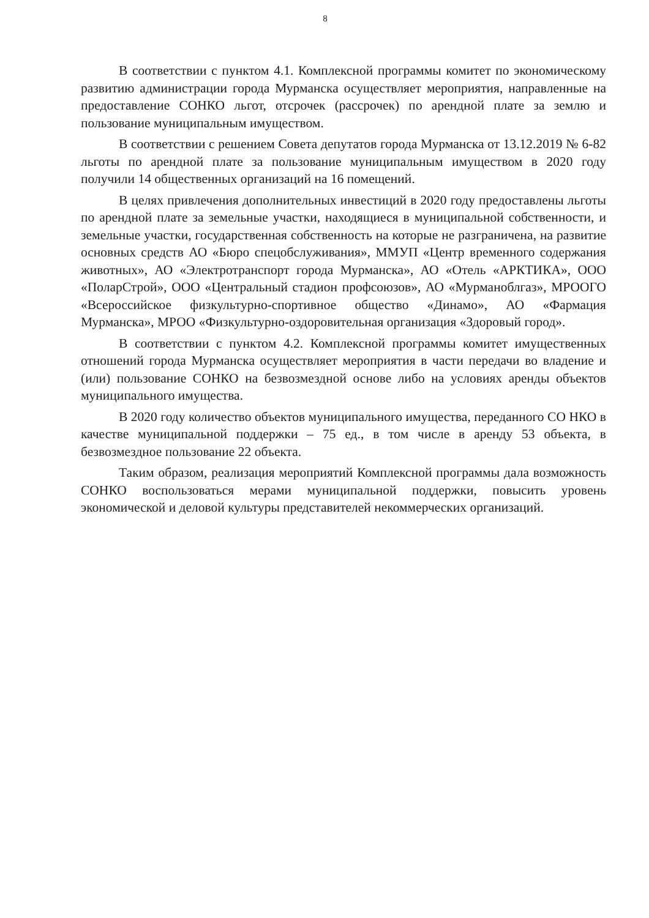8
В соответствии с пунктом 4.1. Комплексной программы комитет по экономическому развитию администрации города Мурманска осуществляет мероприятия, направленные на предоставление СОНКО льгот, отсрочек (рассрочек) по арендной плате за землю и пользование муниципальным имуществом.
В соответствии с решением Совета депутатов города Мурманска от 13.12.2019 № 6-82 льготы по арендной плате за пользование муниципальным имуществом в 2020 году получили 14 общественных организаций на 16 помещений.
В целях привлечения дополнительных инвестиций в 2020 году предоставлены льготы по арендной плате за земельные участки, находящиеся в муниципальной собственности, и земельные участки, государственная собственность на которые не разграничена, на развитие основных средств АО «Бюро спецобслуживания», ММУП «Центр временного содержания животных», АО «Электротранспорт города Мурманска», АО «Отель «АРКТИКА», ООО «ПоларСтрой», ООО «Центральный стадион профсоюзов», АО «Мурманоблгаз», МРООГО «Всероссийское физкультурно-спортивное общество «Динамо», АО «Фармация Мурманска», МРОО «Физкультурно-оздоровительная организация «Здоровый город».
В соответствии с пунктом 4.2. Комплексной программы комитет имущественных отношений города Мурманска осуществляет мероприятия в части передачи во владение и (или) пользование СОНКО на безвозмездной основе либо на условиях аренды объектов муниципального имущества.
В 2020 году количество объектов муниципального имущества, переданного СО НКО в качестве муниципальной поддержки – 75 ед., в том числе в аренду 53 объекта, в безвозмездное пользование 22 объекта.
Таким образом, реализация мероприятий Комплексной программы дала возможность СОНКО воспользоваться мерами муниципальной поддержки, повысить уровень экономической и деловой культуры представителей некоммерческих организаций.